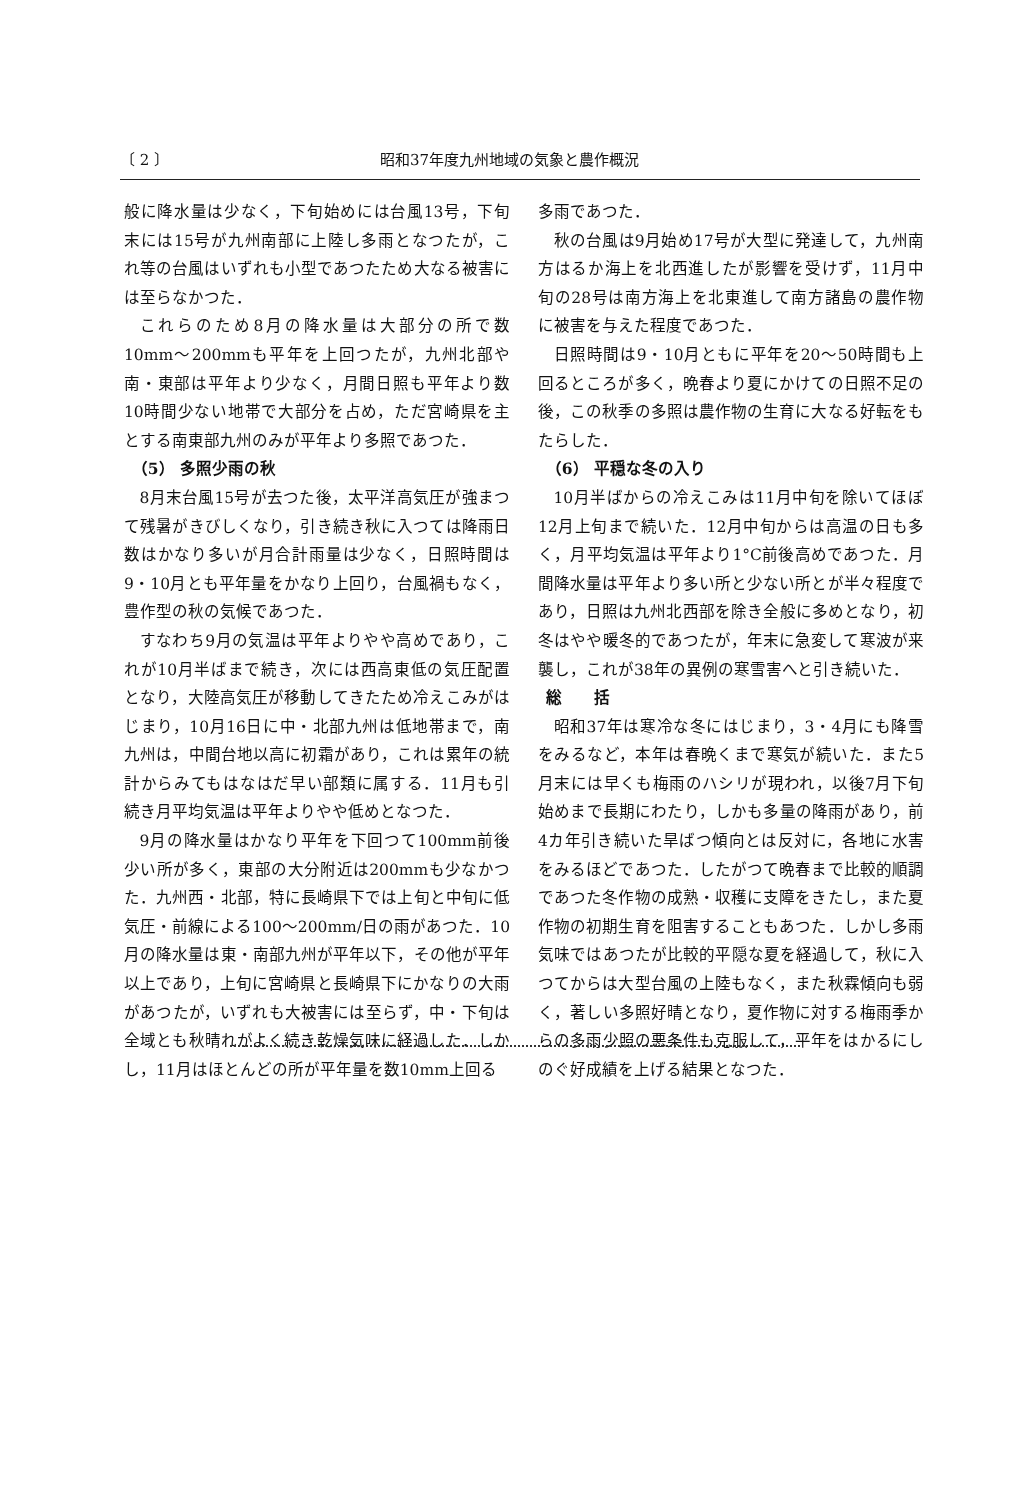〔 2 〕 昭和37年度九州地域の気象と農作概況
般に降水量は少なく，下旬始めには台風13号，下旬末には15号が九州南部に上陸し多雨となつたが，これ等の台風はいずれも小型であつたため大なる被害には至らなかつた．
これらのため8月の降水量は大部分の所で数10mm〜200mmも平年を上回つたが，九州北部や南・東部は平年より少なく，月間日照も平年より数10時間少ない地帯で大部分を占め，ただ宮崎県を主とする南東部九州のみが平年より多照であつた．
（5） 多照少雨の秋
8月末台風15号が去つた後，太平洋高気圧が強まつて残暑がきびしくなり，引き続き秋に入つては降雨日数はかなり多いが月合計雨量は少なく，日照時間は9・10月とも平年量をかなり上回り，台風禍もなく，豊作型の秋の気候であつた．
すなわち9月の気温は平年よりやや高めであり，これが10月半ばまで続き，次には西高東低の気圧配置となり，大陸高気圧が移動してきたため冷えこみがはじまり，10月16日に中・北部九州は低地帯まで，南九州は，中間台地以高に初霜があり，これは累年の統計からみてもはなはだ早い部類に属する．11月も引続き月平均気温は平年よりやや低めとなつた．
9月の降水量はかなり平年を下回つて100mm前後少い所が多く，東部の大分附近は200mmも少なかつた．九州西・北部，特に長崎県下では上旬と中旬に低気圧・前線による100〜200mm/日の雨があつた．10月の降水量は東・南部九州が平年以下，その他が平年以上であり，上旬に宮崎県と長崎県下にかなりの大雨があつたが，いずれも大被害には至らず，中・下旬は全域とも秋晴れがよく続き乾燥気味に経過した．しかし，11月はほとんどの所が平年量を数10mm上回る
多雨であつた．
秋の台風は9月始め17号が大型に発達して，九州南方はるか海上を北西進したが影響を受けず，11月中旬の28号は南方海上を北東進して南方諸島の農作物に被害を与えた程度であつた．
日照時間は9・10月ともに平年を20〜50時間も上回るところが多く，晩春より夏にかけての日照不足の後，この秋季の多照は農作物の生育に大なる好転をもたらした．
（6） 平穏な冬の入り
10月半ばからの冷えこみは11月中旬を除いてほぼ12月上旬まで続いた．12月中旬からは高温の日も多く，月平均気温は平年より1°C前後高めであつた．月間降水量は平年より多い所と少ない所とが半々程度であり，日照は九州北西部を除き全般に多めとなり，初冬はやや暖冬的であつたが，年末に急変して寒波が来襲し，これが38年の異例の寒雪害へと引き続いた．
総　　括
昭和37年は寒冷な冬にはじまり，3・4月にも降雪をみるなど，本年は春晩くまで寒気が続いた．また5月末には早くも梅雨のハシリが現われ，以後7月下旬始めまで長期にわたり，しかも多量の降雨があり，前4カ年引き続いた旱ばつ傾向とは反対に，各地に水害をみるほどであつた．したがつて晩春まで比較的順調であつた冬作物の成熟・収穫に支障をきたし，また夏作物の初期生育を阻害することもあつた．しかし多雨気味ではあつたが比較的平隠な夏を経過して，秋に入つてからは大型台風の上陸もなく，また秋霖傾向も弱く，著しい多照好晴となり，夏作物に対する梅雨季からの多雨少照の悪条件も克服して，平年をはかるにしのぐ好成績を上げる結果となつた．